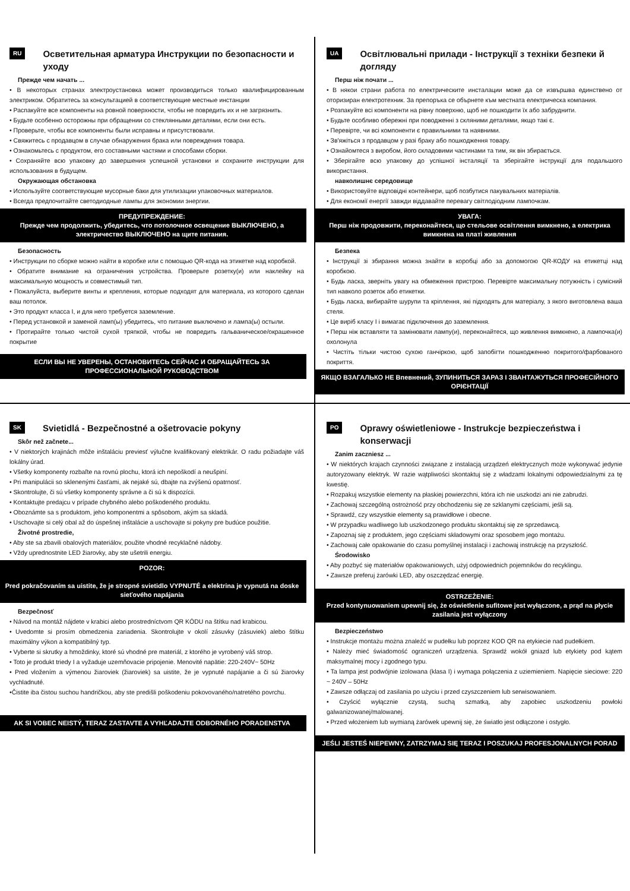RU Осветительная арматура Инструкции по безопасности и уходу
Прежде чем начать ...
• В некоторых странах электроустановка может производиться только квалифицированным электриком. Обратитесь за консультацией в соответствующие местные инстанции
• Распакуйте все компоненты на ровной поверхности, чтобы не повредить их и не загрязнить.
• Будьте особенно осторожны при обращении со стеклянными деталями, если они есть.
• Проверьте, чтобы все компоненты были исправны и присутствовали.
• Свяжитесь с продавцом в случае обнаружения брака или повреждения товара.
• Ознакомьтесь с продуктом, его составными частями и способами сборки.
• Сохраняйте всю упаковку до завершения успешной установки и сохраните инструкции для использования в будущем.
Окружающая обстановка
• Используйте соответствующие мусорные баки для утилизации упаковочных материалов.
• Всегда предпочитайте светодиодные лампы для экономии энергии.
ПРЕДУПРЕЖДЕНИЕ:
Прежде чем продолжить, убедитесь, что потолочное освещение ВЫКЛЮЧЕНО, а электричество ВЫКЛЮЧЕНО на щите питания.
Безопасность
• Инструкции по сборке можно найти в коробке или с помощью QR-кода на этикетке над коробкой.
• Обратите внимание на ограничения устройства. Проверьте розетку(и) или наклейку на максимальную мощность и совместимый тип.
• Пожалуйста, выберите винты и крепления, которые подходят для материала, из которого сделан ваш потолок.
• Это продукт класса I, и для него требуется заземление.
• Перед установкой и заменой ламп(ы) убедитесь, что питание выключено и лампа(ы) остыли.
• Протирайте только чистой сухой тряпкой, чтобы не повредить гальваническое/окрашенное покрытие
ЕСЛИ ВЫ НЕ УВЕРЕНЫ, ОСТАНОВИТЕСЬ СЕЙЧАС И ОБРАЩАЙТЕСЬ ЗА ПРОФЕССИОНАЛЬНОЙ РУКОВОДСТВОМ
UA Освітлювальні прилади - Інструкції з техніки безпеки й догляду
Перш ніж почати ...
• В някои страни работа по електрическите инсталации може да се извършва единствено от оторизиран електротехник. За препоръка се обърнете към местната електрическа компания.
• Розпакуйте всі компоненти на рівну поверхню, щоб не пошкодити їх або забруднити.
• Будьте особливо обережні при поводженні з скляними деталями, якщо такі є.
• Перевірте, чи всі компоненти є правильними та наявними.
• Зв'яжіться з продавцом у разі браку або пошкодження товару.
• Ознайомтеся з виробом, його складовими частинами та тим, як він збирається.
• Зберігайте всю упаковку до успішної інсталяції та зберігайте інструкції для подальшого використання.
навколишнє середовище
• Використовуйте відповідні контейнери, щоб позбутися пакувальних матеріалів.
• Для економії енергії завжди віддавайте перевагу світлодіодним лампочкам.
УВАГА:
Перш ніж продовжити, переконайтеся, що стельове освітлення вимкнено, а електрика вимкнена на платі живлення
Безпека
• Інструкції зі збирання можна знайти в коробці або за допомогою QR-КОДУ на етикетці над коробкою.
• Будь ласка, зверніть увагу на обмеження пристрою. Перевірте максимальну потужність і сумісний тип навколо розеток або етикетки.
• Будь ласка, вибирайте шурупи та кріплення, які підходять для матеріалу, з якого виготовлена ваша стеля.
• Це виріб класу I і вимагає підключення до заземлення.
• Перш ніж вставляти та замінювати лампу(и), переконайтеся, що живлення вимкнено, а лампочка(и) охолонула
• Чистіть тільки чистою сухою ганчіркою, щоб запобігти пошкодженню покритого/фарбованого покриття.
ЯКЩО ВЗАГАЛЬКО НЕ Впевнений, ЗУПИНИТЬСЯ ЗАРАЗ І ЗВАНТАЖУТЬСЯ ПРОФЕСІЙНОГО ОРІЄНТАЦІЇ
SK Svietidlá - Bezpečnostné a ošetrovacie pokyny
Skôr než začnete...
• V niektorých krajinách môže inštaláciu previesť výlučne kvalifikovaný elektrikár. O radu požiadajte váš lokálny úrad.
• Všetky komponenty rozbaľte na rovnú plochu, ktorá ich nepoškodí a neušpiní.
• Pri manipulácii so sklenenými časťami, ak nejaké sú, dbajte na zvýšenú opatrnosť.
• Skontrolujte, či sú všetky komponenty správne a či sú k dispozícii.
• Kontaktujte predajcu v prípade chybného alebo poškodeného produktu.
• Oboznámte sa s produktom, jeho komponentmi a spôsobom, akým sa skladá.
• Uschovajte si celý obal až do úspešnej inštalácie a uschovajte si pokyny pre budúce použitie.
Životné prostredie,
• Aby ste sa zbavili obalových materiálov, použite vhodné recyklačné nádoby.
• Vždy uprednostnite LED žiarovky, aby ste ušetrili energiu.
POZOR:
Pred pokračovaním sa uistite, že je stropné svietidlo VYPNUTÉ a elektrina je vypnutá na doske sieťového napájania
Bezpečnosť
• Návod na montáž nájdete v krabici alebo prostredníctvom QR KÓDU na štítku nad krabicou.
• Uvedomte si prosím obmedzenia zariadenia. Skontrolujte v okolí zásuvky (zásuviek) alebo štítku maximálny výkon a kompatibilný typ.
• Vyberte si skrutky a hmoždinky, ktoré sú vhodné pre materiál, z ktorého je vyrobený váš strop.
• Toto je produkt triedy I a vyžaduje uzemňovacie pripojenie. Menovité napätie: 220-240V~ 50Hz
• Pred vložením a výmenou žiaroviek (žiaroviek) sa uistite, že je vypnuté napájanie a či sú žiarovky vychladnuté.
•Čistite iba čistou suchou handričkou, aby ste predišli poškodeniu pokovovaného/natretého povrchu.
AK SI VOBEC NEISTÝ, TERAZ ZASTAVTE A VYHĽADAJTE ODBORNÉHO PORADENSTVA
PO Oprawy oświetleniowe - Instrukcje bezpieczeństwa i konserwacji
Zanim zaczniesz ...
• W niektórych krajach czynności związane z instalacją urządzeń elektrycznych może wykonywać jedynie autoryzowany elektryk. W razie wątpliwości skontaktuj się z władzami lokalnymi odpowiedzialnymi za tę kwestię.
• Rozpakuj wszystkie elementy na płaskiej powierzchni, która ich nie uszkodzi ani nie zabrudzi.
• Zachowaj szczególną ostrożność przy obchodzeniu się ze szklanymi częściami, jeśli są.
• Sprawdź, czy wszystkie elementy są prawidłowe i obecne.
• W przypadku wadliwego lub uszkodzonego produktu skontaktuj się ze sprzedawcą.
• Zapoznaj się z produktem, jego częściami składowymi oraz sposobem jego montażu.
• Zachowaj całe opakowanie do czasu pomyślnej instalacji i zachowaj instrukcję na przyszłość.
Środowisko
• Aby pozbyć się materiałów opakowaniowych, użyj odpowiednich pojemników do recyklingu.
• Zawsze preferuj żarówki LED, aby oszczędzać energię.
OSTRZEŻENIE:
Przed kontynuowaniem upewnij się, że oświetlenie sufitowe jest wyłączone, a prąd na płycie zasilania jest wyłączony
Bezpieczeństwo
• Instrukcje montażu można znaleźć w pudełku lub poprzez KOD QR na etykiecie nad pudełkiem.
• Należy mieć świadomość ograniczeń urządzenia. Sprawdź wokół gniazd lub etykiety pod kątem maksymalnej mocy i zgodnego typu.
• Ta lampa jest podwójnie izolowana (klasa I) i wymaga połączenia z uziemieniem. Napięcie sieciowe: 220 ~ 240V – 50Hz
• Zawsze odłączaj od zasilania po użyciu i przed czyszczeniem lub serwisowaniem.
• Czyścić wyłącznie czystą, suchą szmatką, aby zapobiec uszkodzeniu powłoki galwanizowanej/malowanej.
• Przed włożeniem lub wymianą żarówek upewnij się, że światło jest odłączone i ostygło.
JEŚLI JESTEŚ NIEPEWNY, ZATRZYMAJ SIĘ TERAZ I POSZUKAJ PROFESJONALNYCH PORAD